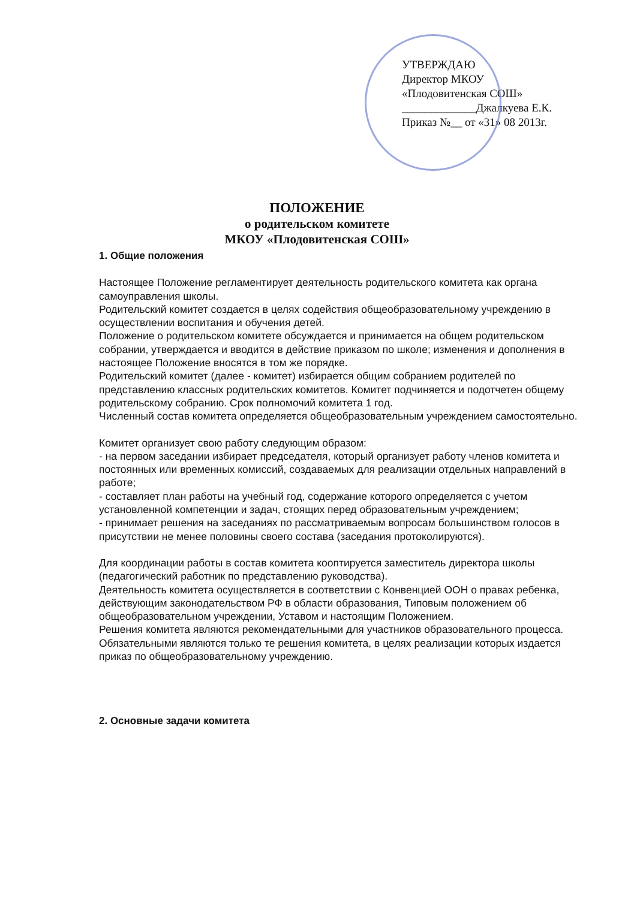УТВЕРЖДАЮ
Директор МКОУ
«Плодовитенская СОШ»
_____________Джалкуева Е.К.
Приказ №__ от «31» 08 2013г.
ПОЛОЖЕНИЕ
о родительском комитете
МКОУ «Плодовитенская СОШ»
1. Общие положения
Настоящее Положение регламентирует деятельность родительского комитета как органа самоуправления школы.
Родительский комитет создается в целях содействия общеобразовательному учреждению в осуществлении воспитания и обучения детей.
Положение о родительском комитете обсуждается и принимается на общем родительском собрании, утверждается и вводится в действие приказом по школе; изменения и дополнения в настоящее Положение вносятся в том же порядке.
Родительский комитет (далее - комитет) избирается общим собранием родителей по представлению классных родительских комитетов. Комитет подчиняется и подотчетен общему родительскому собранию. Срок полномочий комитета 1 год.
Численный состав комитета определяется общеобразовательным учреждением самостоятельно.
Комитет организует свою работу следующим образом:
- на первом заседании избирает председателя, который организует работу членов комитета и постоянных или временных комиссий, создаваемых для реализации отдельных направлений в работе;
- составляет план работы на учебный год, содержание которого определяется с учетом установленной компетенции и задач, стоящих перед образовательным учреждением;
- принимает решения на заседаниях по рассматриваемым вопросам большинством голосов в присутствии не менее половины своего состава (заседания протоколируются).
Для координации работы в состав комитета кооптируется заместитель директора школы (педагогический работник по представлению руководства).
Деятельность комитета осуществляется в соответствии с Конвенцией ООН о правах ребенка, действующим законодательством РФ в области образования, Типовым положением об общеобразовательном учреждении, Уставом и настоящим Положением.
Решения комитета являются рекомендательными для участников образовательного процесса.
Обязательными являются только те решения комитета, в целях реализации которых издается приказ по общеобразовательному учреждению.
2. Основные задачи комитета